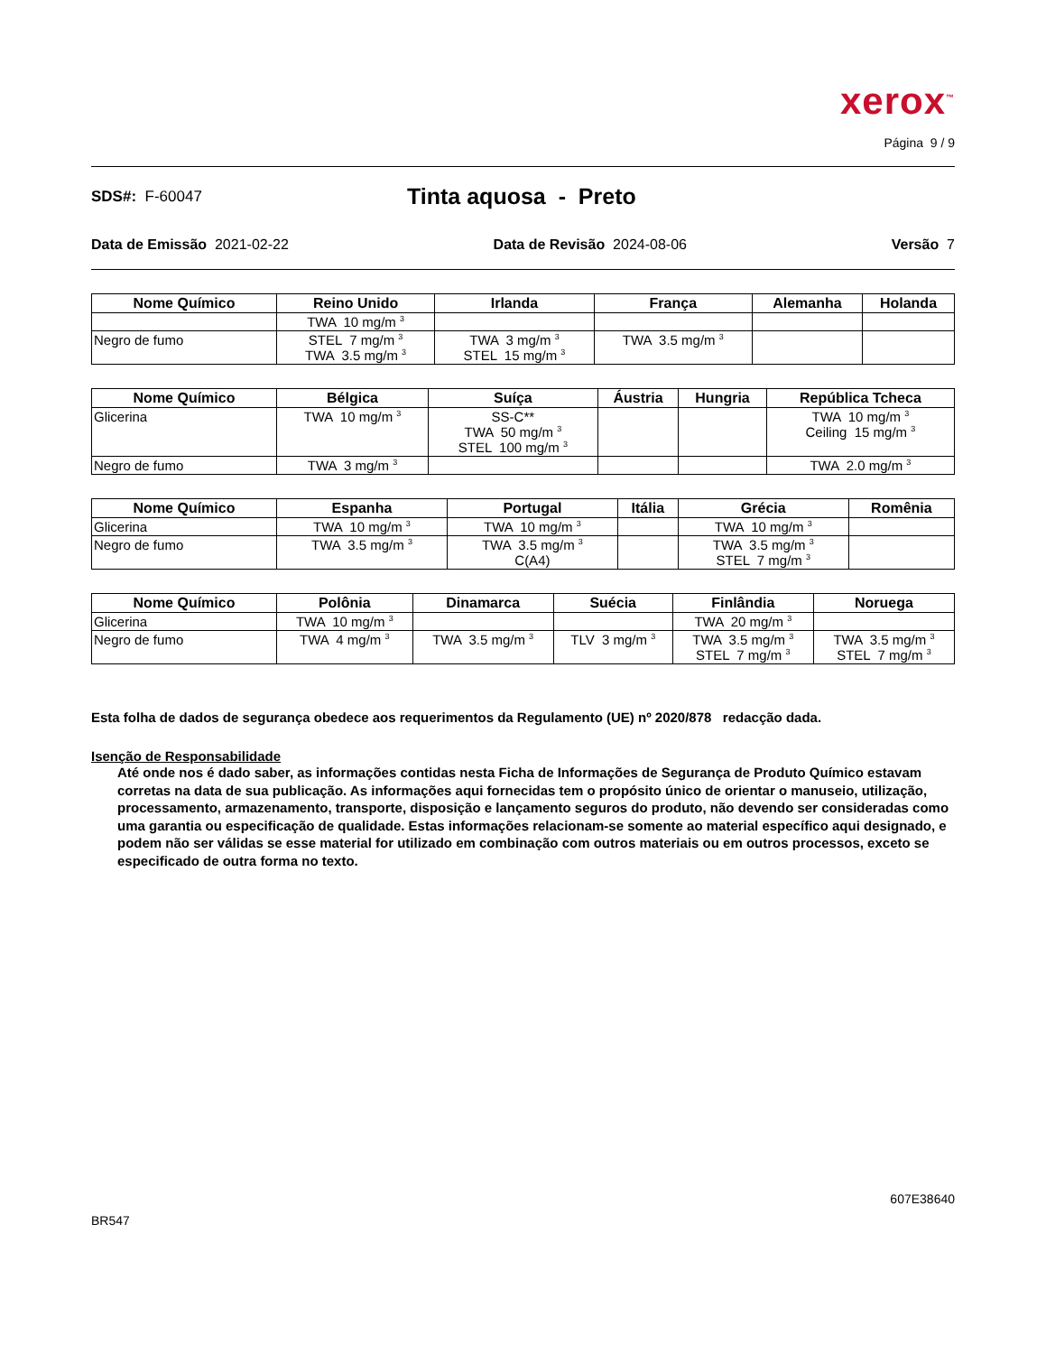xerox<sup>™</sup>
Página 9 / 9
SDS#: F-60047
Tinta aquosa - Preto
Data de Emissão 2021-02-22 Data de Revisão 2024-08-06 Versão 7
| Nome Químico | Reino Unido | Irlanda | França | Alemanha | Holanda |
| --- | --- | --- | --- | --- | --- |
| | TWA 10 mg/m <sup>3</sup> | | | | |
| Negro de fumo | STEL 7 mg/m <sup>3</sup> TWA 3.5 mg/m <sup>3</sup> | TWA 3 mg/m <sup>3</sup> STEL 15 mg/m <sup>3</sup> | TWA 3.5 mg/m <sup>3</sup> | | |
| Nome Químico | Bélgica | Suíça | Áustria | Hungria | República Tcheca |
| --- | --- | --- | --- | --- | --- |
| Glicerina | TWA 10 mg/m <sup>3</sup> | SS-C** TWA 50 mg/m <sup>3</sup> STEL 100 mg/m <sup>3</sup> | | | TWA 10 mg/m <sup>3</sup> Ceiling 15 mg/m <sup>3</sup> |
| Negro de fumo | TWA 3 mg/m <sup>3</sup> | | | | TWA 2.0 mg/m <sup>3</sup> |
| Nome Químico | Espanha | Portugal | Itália | Grécia | Romênia |
| --- | --- | --- | --- | --- | --- |
| Glicerina | TWA 10 mg/m <sup>3</sup> | TWA 10 mg/m <sup>3</sup> | | TWA 10 mg/m <sup>3</sup> | |
| Negro de fumo | TWA 3.5 mg/m <sup>3</sup> | TWA 3.5 mg/m <sup>3</sup> C(A4) | | TWA 3.5 mg/m <sup>3</sup> STEL 7 mg/m <sup>3</sup> | |
| Nome Químico | Polônia | Dinamarca | Suécia | Finlândia | Noruega |
| --- | --- | --- | --- | --- | --- |
| Glicerina | TWA 10 mg/m <sup>3</sup> | | | TWA 20 mg/m <sup>3</sup> | |
| Negro de fumo | TWA 4 mg/m <sup>3</sup> | TWA 3.5 mg/m <sup>3</sup> | TLV 3 mg/m <sup>3</sup> | TWA 3.5 mg/m <sup>3</sup> STEL 7 mg/m <sup>3</sup> | TWA 3.5 mg/m <sup>3</sup> STEL 7 mg/m <sup>3</sup> |
Esta folha de dados de segurança obedece aos requerimentos da Regulamento (UE) nº 2020/878 redacção dada.
Isenção de Responsabilidade
Até onde nos é dado saber, as informações contidas nesta Ficha de Informações de Segurança de Produto Químico estavam corretas na data de sua publicação. As informações aqui fornecidas tem o propósito único de orientar o manuseio, utilização, processamento, armazenamento, transporte, disposição e lançamento seguros do produto, não devendo ser consideradas como uma garantia ou especificação de qualidade. Estas informações relacionam-se somente ao material específico aqui designado, e podem não ser válidas se esse material for utilizado em combinação com outros materiais ou em outros processos, exceto se especificado de outra forma no texto.
607E38640
BR547